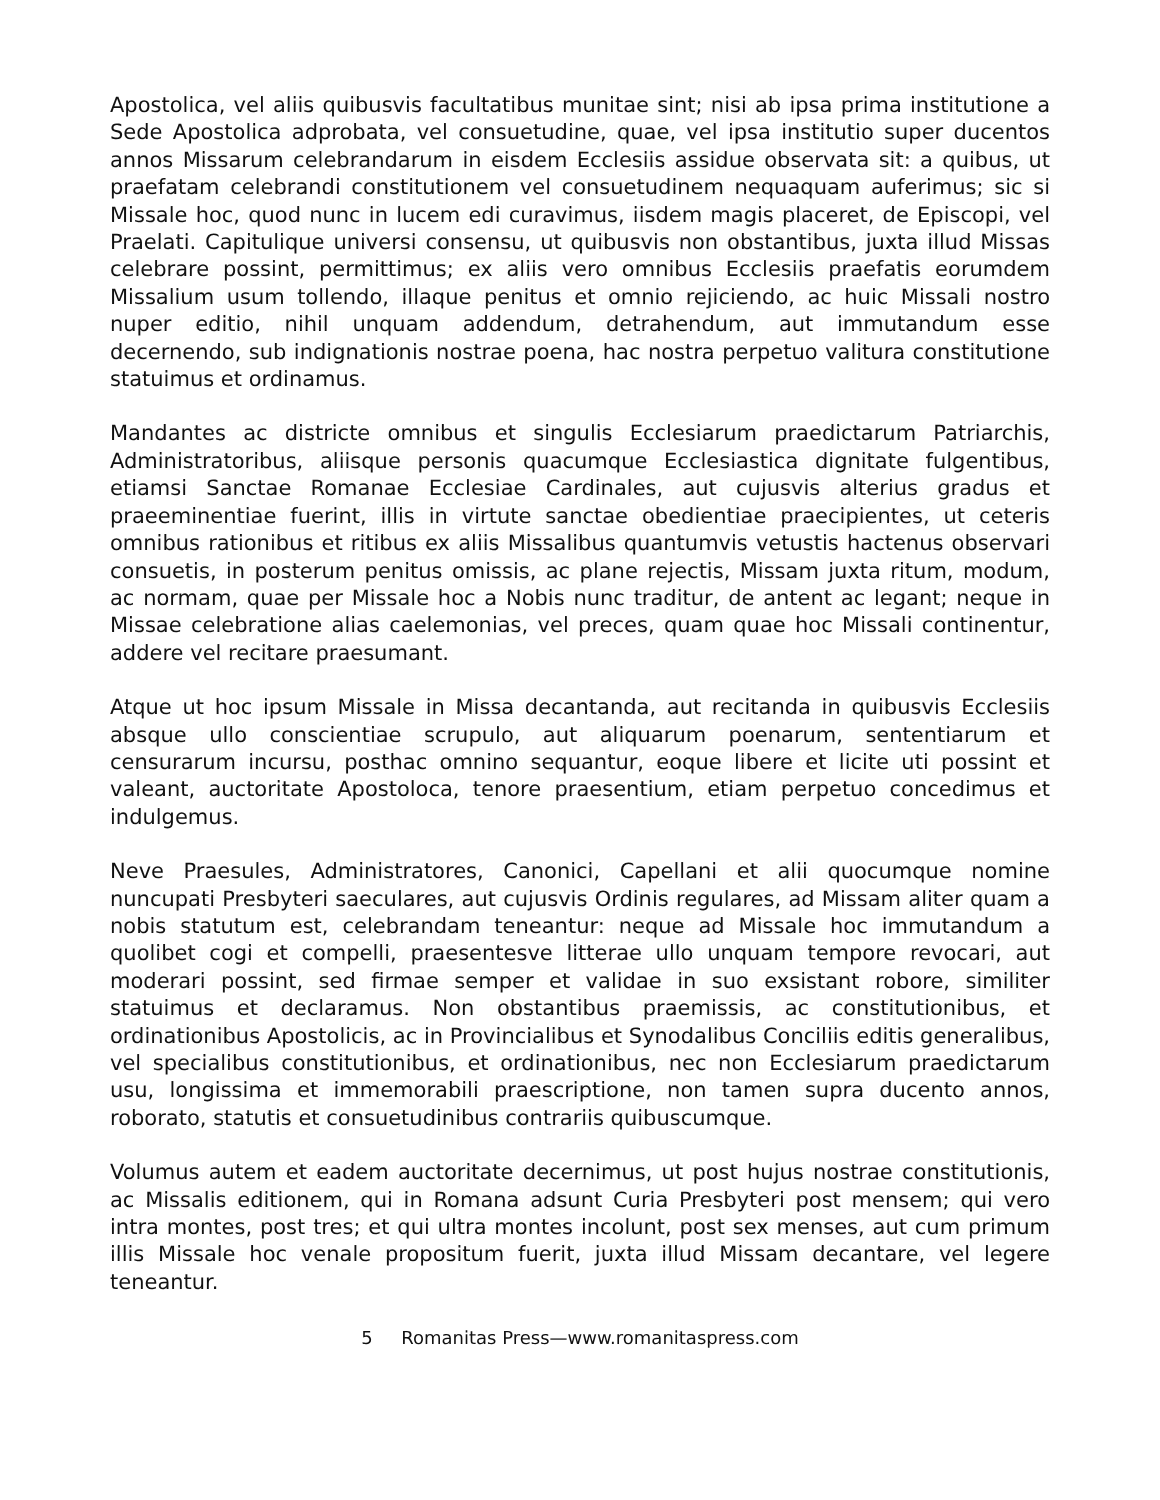Apostolica, vel aliis quibusvis facultatibus munitae sint; nisi ab ipsa prima institutione a Sede Apostolica adprobata, vel consuetudine, quae, vel ipsa institutio super ducentos annos Missarum celebrandarum in eisdem Ecclesiis assidue observata sit: a quibus, ut praefatam celebrandi constitutionem vel consuetudinem nequaquam auferimus; sic si Missale hoc, quod nunc in lucem edi curavimus, iisdem magis placeret, de Episcopi, vel Praelati. Capitulique universi consensu, ut quibusvis non obstantibus, juxta illud Missas celebrare possint, permittimus; ex aliis vero omnibus Ecclesiis praefatis eorumdem Missalium usum tollendo, illaque penitus et omnio rejiciendo, ac huic Missali nostro nuper editio, nihil unquam addendum, detrahendum, aut immutandum esse decernendo, sub indignationis nostrae poena, hac nostra perpetuo valitura constitutione statuimus et ordinamus.
Mandantes ac districte omnibus et singulis Ecclesiarum praedictarum Patriarchis, Administratoribus, aliisque personis quacumque Ecclesiastica dignitate fulgentibus, etiamsi Sanctae Romanae Ecclesiae Cardinales, aut cujusvis alterius gradus et praeeminentiae fuerint, illis in virtute sanctae obedientiae praecipientes, ut ceteris omnibus rationibus et ritibus ex aliis Missalibus quantumvis vetustis hactenus observari consuetis, in posterum penitus omissis, ac plane rejectis, Missam juxta ritum, modum, ac normam, quae per Missale hoc a Nobis nunc traditur, de antent ac legant; neque in Missae celebratione alias caelemonias, vel preces, quam quae hoc Missali continentur, addere vel recitare praesumant.
Atque ut hoc ipsum Missale in Missa decantanda, aut recitanda in quibusvis Ecclesiis absque ullo conscientiae scrupulo, aut aliquarum poenarum, sententiarum et censurarum incursu, posthac omnino sequantur, eoque libere et licite uti possint et valeant, auctoritate Apostoloca, tenore praesentium, etiam perpetuo concedimus et indulgemus.
Neve Praesules, Administratores, Canonici, Capellani et alii quocumque nomine nuncupati Presbyteri saeculares, aut cujusvis Ordinis regulares, ad Missam aliter quam a nobis statutum est, celebrandam teneantur: neque ad Missale hoc immutandum a quolibet cogi et compelli, praesentesve litterae ullo unquam tempore revocari, aut moderari possint, sed firmae semper et validae in suo exsistant robore, similiter statuimus et declaramus. Non obstantibus praemissis, ac constitutionibus, et ordinationibus Apostolicis, ac in Provincialibus et Synodalibus Conciliis editis generalibus, vel specialibus constitutionibus, et ordinationibus, nec non Ecclesiarum praedictarum usu, longissima et immemorabili praescriptione, non tamen supra ducento annos, roborato, statutis et consuetudinibus contrariis quibuscumque.
Volumus autem et eadem auctoritate decernimus, ut post hujus nostrae constitutionis, ac Missalis editionem, qui in Romana adsunt Curia Presbyteri post mensem; qui vero intra montes, post tres; et qui ultra montes incolunt, post sex menses, aut cum primum illis Missale hoc venale propositum fuerit, juxta illud Missam decantare, vel legere teneantur.
5 Romanitas Press—www.romanitaspress.com